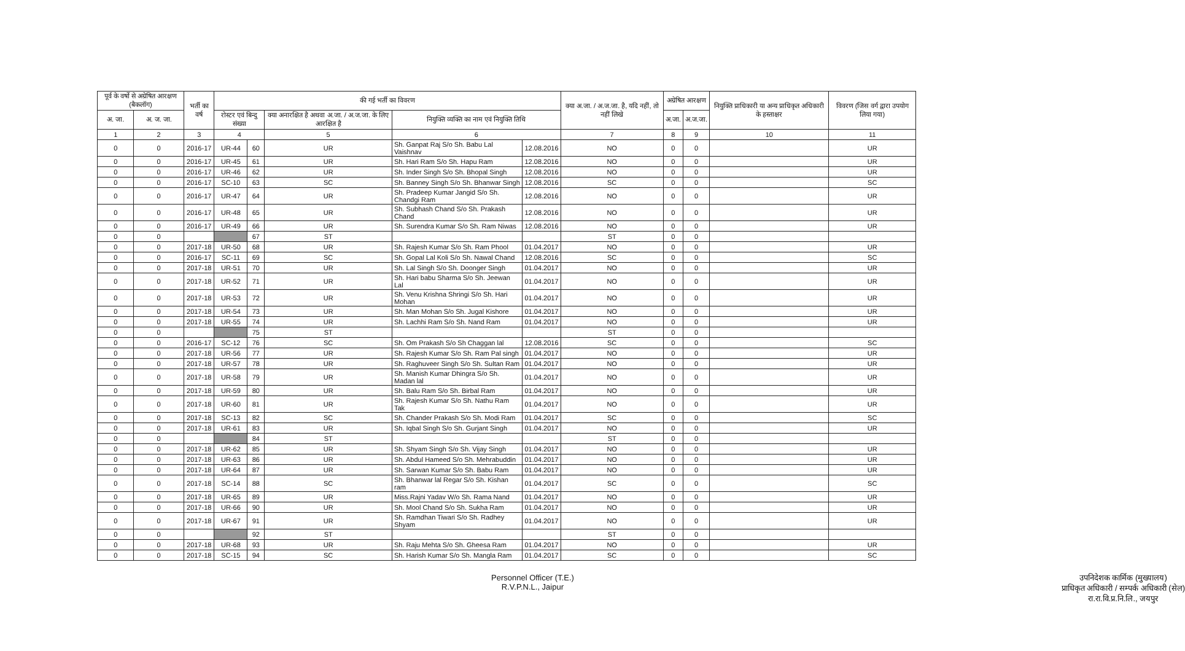| पूर्व के वर्षो से अग्रेषित आरक्षण (बैकलॉग) | | भर्ती का वर्ष | की गई भर्ती का विवरण | | | | | क्या अ.जा. / अ.ज.जा. है, यदि नहीं, तो नहीं लिखे | अग्रेषित आरक्षण | | नियुक्ति प्राधिकारी या अन्य प्राधिकृत अधिकारी के हस्ताक्षर | विवरण (जिस वर्ग द्वारा उपयोग लिया गया) |
| --- | --- | --- | --- | --- | --- | --- | --- | --- | --- | --- | --- | --- |
| अ. जा. | अ. ज. जा. | | रोस्टर एवं बिन्दु संख्या | | क्या अनारक्षित है अथवा अ.जा. / अ.ज.जा. के लिए आरक्षित है | नियुक्ति व्यक्ति का नाम एवं नियुक्ति तिथि | | | अ.जा. | अ.ज.जा. | | |
| 1 | 2 | 3 | 4 | | 5 | 6 | | 7 | 8 | 9 | 10 | 11 |
| 0 | 0 | 2016-17 | UR-44 | 60 | UR | Sh. Ganpat Raj S/o Sh. Babu Lal Vaishnav | 12.08.2016 | NO | 0 | 0 | | UR |
| 0 | 0 | 2016-17 | UR-45 | 61 | UR | Sh. Hari Ram S/o Sh. Hapu Ram | 12.08.2016 | NO | 0 | 0 | | UR |
| 0 | 0 | 2016-17 | UR-46 | 62 | UR | Sh. Inder Singh S/o Sh. Bhopal Singh | 12.08.2016 | NO | 0 | 0 | | UR |
| 0 | 0 | 2016-17 | SC-10 | 63 | SC | Sh. Banney Singh S/o Sh. Bhanwar Singh | 12.08.2016 | SC | 0 | 0 | | SC |
| 0 | 0 | 2016-17 | UR-47 | 64 | UR | Sh. Pradeep Kumar Jangid S/o Sh. Chandgi Ram | 12.08.2016 | NO | 0 | 0 | | UR |
| 0 | 0 | 2016-17 | UR-48 | 65 | UR | Sh. Subhash Chand S/o Sh. Prakash Chand | 12.08.2016 | NO | 0 | 0 | | UR |
| 0 | 0 | 2016-17 | UR-49 | 66 | UR | Sh. Surendra Kumar S/o Sh. Ram Niwas | 12.08.2016 | NO | 0 | 0 | | UR |
| 0 | 0 | | | 67 | ST | | | ST | 0 | 0 | | |
| 0 | 0 | 2017-18 | UR-50 | 68 | UR | Sh. Rajesh Kumar S/o Sh. Ram Phool | 01.04.2017 | NO | 0 | 0 | | UR |
| 0 | 0 | 2016-17 | SC-11 | 69 | SC | Sh. Gopal Lal Koli S/o Sh. Nawal Chand | 12.08.2016 | SC | 0 | 0 | | SC |
| 0 | 0 | 2017-18 | UR-51 | 70 | UR | Sh. Lal Singh S/o Sh. Doonger Singh | 01.04.2017 | NO | 0 | 0 | | UR |
| 0 | 0 | 2017-18 | UR-52 | 71 | UR | Sh. Hari babu Sharma S/o Sh. Jeewan Lal | 01.04.2017 | NO | 0 | 0 | | UR |
| 0 | 0 | 2017-18 | UR-53 | 72 | UR | Sh. Venu Krishna Shringi S/o Sh. Hari Mohan | 01.04.2017 | NO | 0 | 0 | | UR |
| 0 | 0 | 2017-18 | UR-54 | 73 | UR | Sh. Man Mohan S/o Sh. Jugal Kishore | 01.04.2017 | NO | 0 | 0 | | UR |
| 0 | 0 | 2017-18 | UR-55 | 74 | UR | Sh. Lachhi Ram S/o Sh. Nand Ram | 01.04.2017 | NO | 0 | 0 | | UR |
| 0 | 0 | | | 75 | ST | | | ST | 0 | 0 | | |
| 0 | 0 | 2016-17 | SC-12 | 76 | SC | Sh. Om Prakash S/o Sh Chaggan lal | 12.08.2016 | SC | 0 | 0 | | SC |
| 0 | 0 | 2017-18 | UR-56 | 77 | UR | Sh. Rajesh Kumar S/o Sh. Ram Pal singh | 01.04.2017 | NO | 0 | 0 | | UR |
| 0 | 0 | 2017-18 | UR-57 | 78 | UR | Sh. Raghuveer Singh S/o Sh. Sultan Ram | 01.04.2017 | NO | 0 | 0 | | UR |
| 0 | 0 | 2017-18 | UR-58 | 79 | UR | Sh. Manish Kumar Dhingra S/o Sh. Madan lal | 01.04.2017 | NO | 0 | 0 | | UR |
| 0 | 0 | 2017-18 | UR-59 | 80 | UR | Sh. Balu Ram S/o Sh. Birbal Ram | 01.04.2017 | NO | 0 | 0 | | UR |
| 0 | 0 | 2017-18 | UR-60 | 81 | UR | Sh. Rajesh Kumar S/o Sh. Nathu Ram Tak | 01.04.2017 | NO | 0 | 0 | | UR |
| 0 | 0 | 2017-18 | SC-13 | 82 | SC | Sh. Chander Prakash S/o Sh. Modi Ram | 01.04.2017 | SC | 0 | 0 | | SC |
| 0 | 0 | 2017-18 | UR-61 | 83 | UR | Sh. Iqbal Singh S/o Sh. Gurjant Singh | 01.04.2017 | NO | 0 | 0 | | UR |
| 0 | 0 | | | 84 | ST | | | ST | 0 | 0 | | |
| 0 | 0 | 2017-18 | UR-62 | 85 | UR | Sh. Shyam Singh S/o Sh. Vijay Singh | 01.04.2017 | NO | 0 | 0 | | UR |
| 0 | 0 | 2017-18 | UR-63 | 86 | UR | Sh. Abdul Hameed S/o Sh. Mehrabuddin | 01.04.2017 | NO | 0 | 0 | | UR |
| 0 | 0 | 2017-18 | UR-64 | 87 | UR | Sh. Sarwan Kumar S/o Sh. Babu Ram | 01.04.2017 | NO | 0 | 0 | | UR |
| 0 | 0 | 2017-18 | SC-14 | 88 | SC | Sh. Bhanwar lal Regar S/o Sh. Kishan ram | 01.04.2017 | SC | 0 | 0 | | SC |
| 0 | 0 | 2017-18 | UR-65 | 89 | UR | Miss.Rajni Yadav W/o Sh. Rama Nand | 01.04.2017 | NO | 0 | 0 | | UR |
| 0 | 0 | 2017-18 | UR-66 | 90 | UR | Sh. Mool Chand S/o Sh. Sukha Ram | 01.04.2017 | NO | 0 | 0 | | UR |
| 0 | 0 | 2017-18 | UR-67 | 91 | UR | Sh. Ramdhan Tiwari S/o Sh. Radhey Shyam | 01.04.2017 | NO | 0 | 0 | | UR |
| 0 | 0 | | | 92 | ST | | | ST | 0 | 0 | | |
| 0 | 0 | 2017-18 | UR-68 | 93 | UR | Sh. Raju Mehta S/o Sh. Gheesa Ram | 01.04.2017 | NO | 0 | 0 | | UR |
| 0 | 0 | 2017-18 | SC-15 | 94 | SC | Sh. Harish Kumar S/o Sh. Mangla Ram | 01.04.2017 | SC | 0 | 0 | | SC |
Personnel Officer (T.E.)
R.V.P.N.L., Jaipur
उपनिदेशक कार्मिक (मुख्यालय)
प्राधिकृत अधिकारी / सम्पर्क अधिकारी (सेल)
रा.रा.वि.प्र.नि.लि., जयपुर